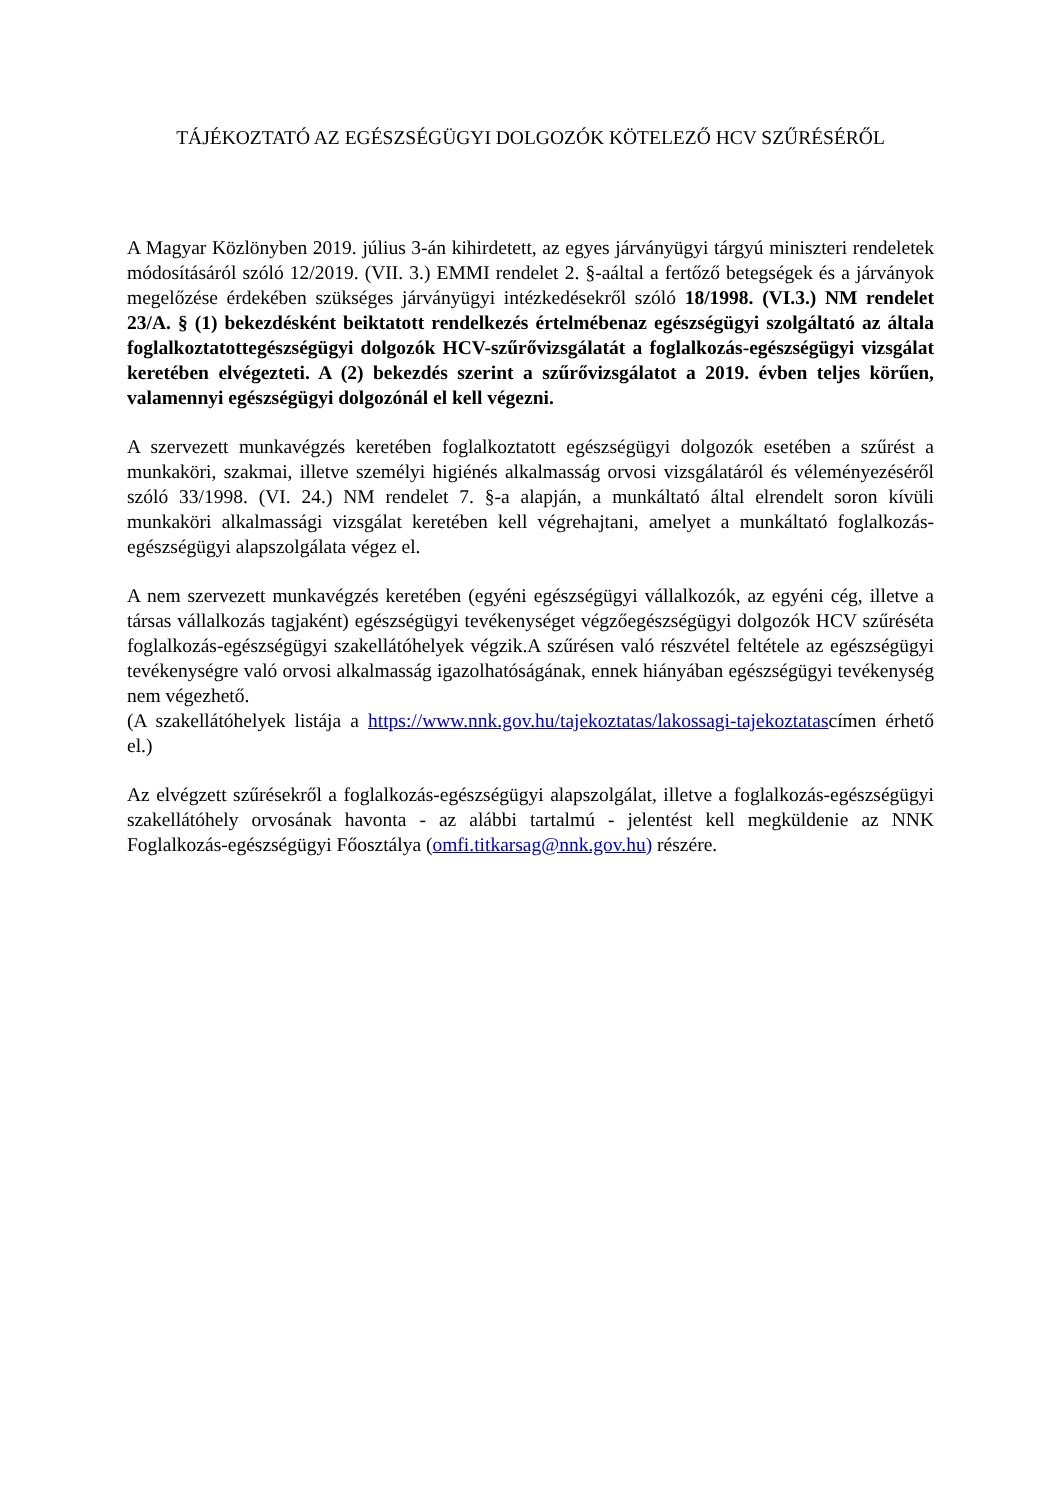TÁJÉKOZTATÓ AZ EGÉSZSÉGÜGYI DOLGOZÓK KÖTELEZŐ HCV SZŰRÉSÉRŐL
A Magyar Közlönyben 2019. július 3-án kihirdetett, az egyes járványügyi tárgyú miniszteri rendeletek módosításáról szóló 12/2019. (VII. 3.) EMMI rendelet 2. §-aáltal a fertőző betegségek és a járványok megelőzése érdekében szükséges járványügyi intézkedésekről szóló 18/1998. (VI.3.) NM rendelet 23/A. § (1) bekezdésként beiktatott rendelkezés értelmébenaz egészségügyi szolgáltató az általa foglalkoztatottegészségügyi dolgozók HCV-szűrővizsgálatát a foglalkozás-egészségügyi vizsgálat keretében elvégezteti. A (2) bekezdés szerint a szűrővizsgálatot a 2019. évben teljes körűen, valamennyi egészségügyi dolgozónál el kell végezni.
A szervezett munkavégzés keretében foglalkoztatott egészségügyi dolgozók esetében a szűrést a munkaköri, szakmai, illetve személyi higiénés alkalmasság orvosi vizsgálatáról és véleményezéséről szóló 33/1998. (VI. 24.) NM rendelet 7. §-a alapján, a munkáltató által elrendelt soron kívüli munkaköri alkalmassági vizsgálat keretében kell végrehajtani, amelyet a munkáltató foglalkozás-egészségügyi alapszolgálata végez el.
A nem szervezett munkavégzés keretében (egyéni egészségügyi vállalkozók, az egyéni cég, illetve a társas vállalkozás tagjaként) egészségügyi tevékenységet végzőegészségügyi dolgozók HCV szűréséta foglalkozás-egészségügyi szakellátóhelyek végzik.A szűrésen való részvétel feltétele az egészségügyi tevékenységre való orvosi alkalmasság igazolhatóságának, ennek hiányában egészségügyi tevékenység nem végezhető.
(A szakellátóhelyek listája a https://www.nnk.gov.hu/tajekoztatas/lakossagi-tajekoztatascímen érhető el.)
Az elvégzett szűrésekről a foglalkozás-egészségügyi alapszolgálat, illetve a foglalkozás-egészségügyi szakellátóhely orvosának havonta - az alábbi tartalmú - jelentést kell megküldenie az NNK Foglalkozás-egészségügyi Főosztálya (omfi.titkarsag@nnk.gov.hu) részére.